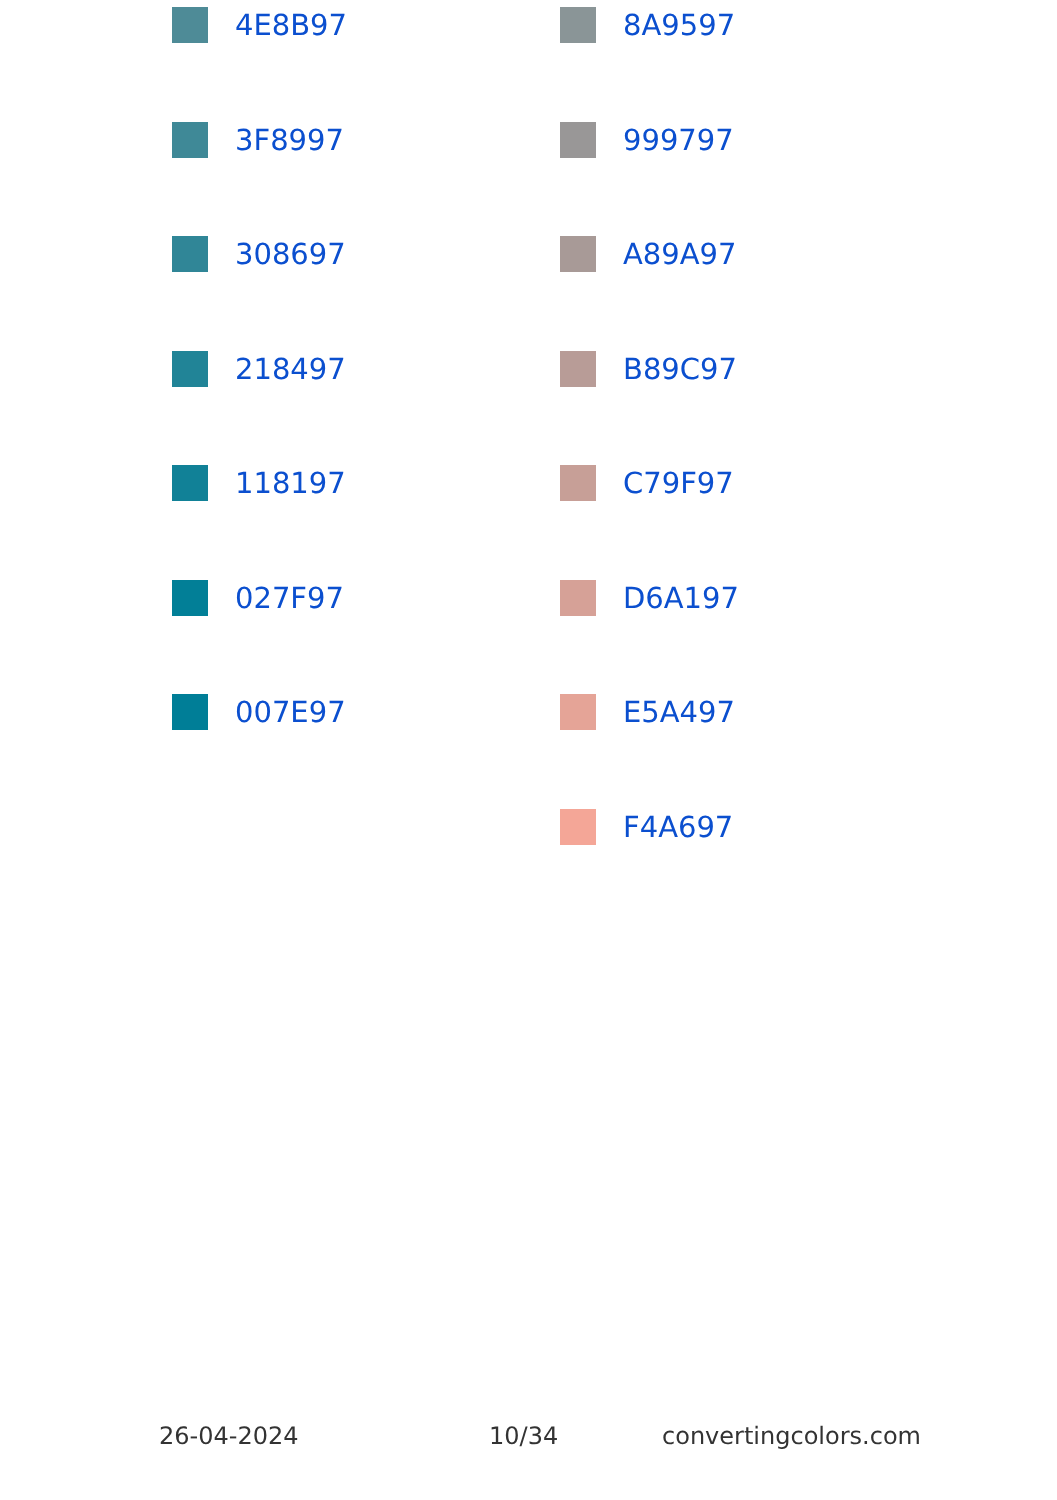4E8B97
3F8997
308697
218497
118197
027F97
007E97
8A9597
999797
A89A97
B89C97
C79F97
D6A197
E5A497
F4A697
26-04-2024 10/34 convertingcolors.com